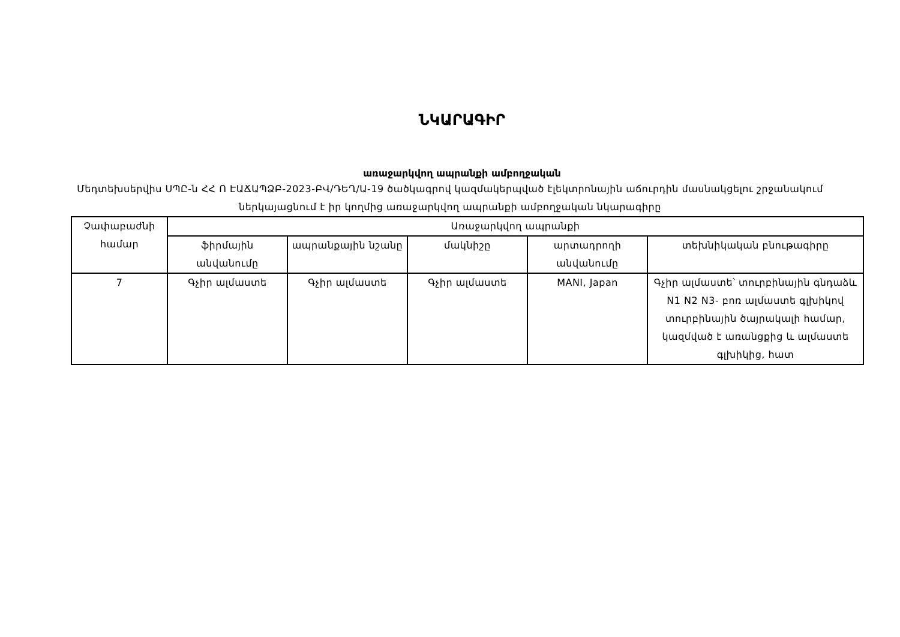ՆԿԱՐԱԳԻՐ
առաջարկվող ապրանքի ամբողջական
Մեդտեխսերվիս ՍՊԸ-ն ՀՀ Ո ԷԱՃԱՊՁԲ-2023-ԲՎ/ԴԵՂ/Ա-19 ծածկագրով կազմակերպված էլեկտրոնային աճուրդին մասնակցելու շրջանակում ներկայացնում է իր կողմից առաջարկվող ապրանքի ամբողջական նկարագիրը
| Չափաբաժնի համար | Առաջարկվող ապրանքի | | | | |
| --- | --- | --- | --- | --- | --- |
| | ֆիրմային անվանումը | ապրանքային նշանը | մակնիշը | արտադրողի անվանումը | տեխնիկական բնութագիրը |
| 7 | Գչիր ալմաստե | Գչիր ալմաստե | Գչիր ալմաստե | MANI, Japan | Գչիր ալմաստե՝ տուրբինային գնդաձև N1 N2 N3- բոռ ալմաստե գլխիկով տուրբինային ծայրակալի համար, կազմված է առանցքից և ալմաստե գլխիկից, հատ |